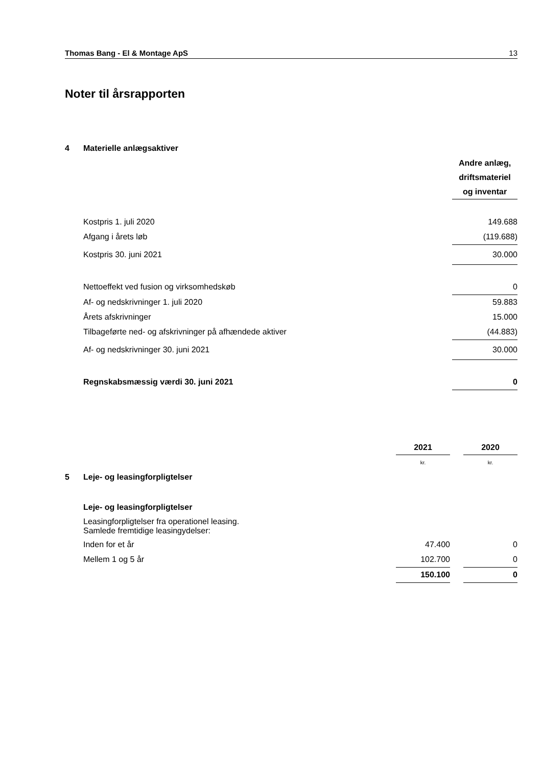Thomas Bang - El & Montage ApS 13
Noter til årsrapporten
| 4 | Materielle anlægsaktiver | |
| | | Andre anlæg, driftsmateriel og inventar |
| | Kostpris 1. juli 2020 | 149.688 |
| | Afgang i årets løb | (119.688) |
| | Kostpris 30. juni 2021 | 30.000 |
| | Nettoeffekt ved fusion og virksomhedskøb | 0 |
| | Af- og nedskrivninger 1. juli 2020 | 59.883 |
| | Årets afskrivninger | 15.000 |
| | Tilbageførte ned- og afskrivninger på afhændede aktiver | (44.883) |
| | Af- og nedskrivninger 30. juni 2021 | 30.000 |
| | Regnskabsmæssig værdi 30. juni 2021 | 0 |
| | | 2021 | | 2020 |
| | | kr. | | kr. |
| 5 | Leje- og leasingforpligtelser | | | |
| | Leje- og leasingforpligtelser | | | |
| | Leasingforpligtelser fra operationel leasing. Samlede fremtidige leasingydelser: | | | |
| | Inden for et år | 47.400 | | 0 |
| | Mellem 1 og 5 år | 102.700 | | 0 |
| | | 150.100 | | 0 |